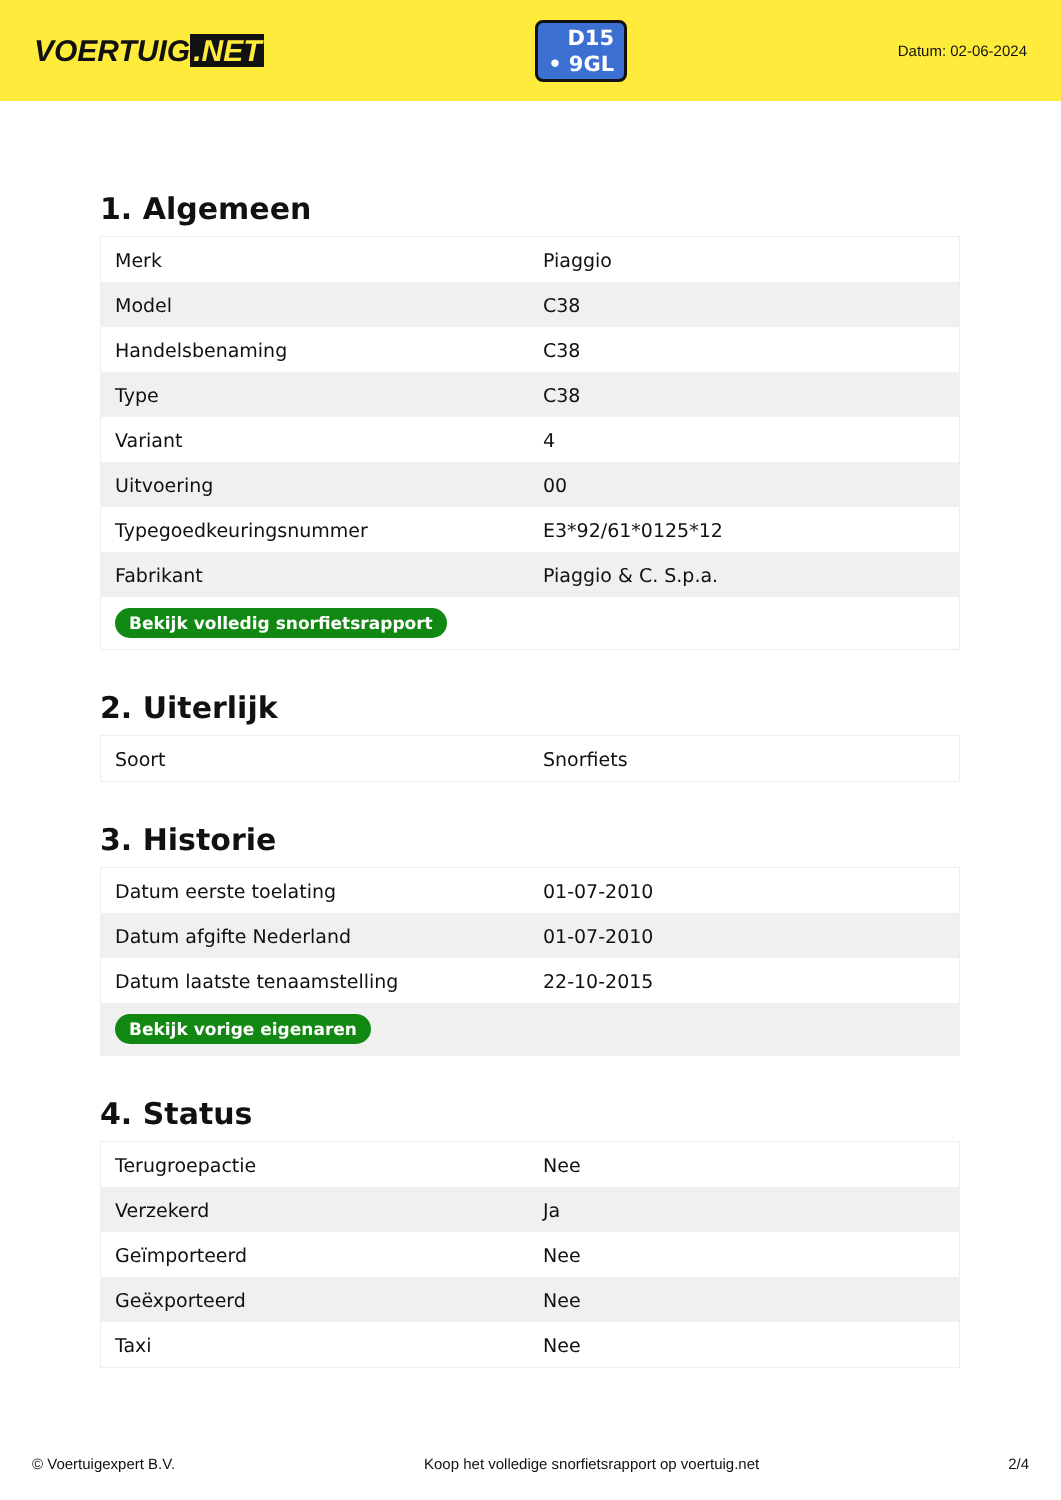VOERTUIG.NET
D15
• 9GL
Datum: 02-06-2024
1. Algemeen
| Merk | Piaggio |
| Model | C38 |
| Handelsbenaming | C38 |
| Type | C38 |
| Variant | 4 |
| Uitvoering | 00 |
| Typegoedkeuringsnummer | E3*92/61*0125*12 |
| Fabrikant | Piaggio & C. S.p.a. |
| Bekijk volledig snorfietsrapport | |
2. Uiterlijk
| Soort | Snorfiets |
3. Historie
| Datum eerste toelating | 01-07-2010 |
| Datum afgifte Nederland | 01-07-2010 |
| Datum laatste tenaamstelling | 22-10-2015 |
| Bekijk vorige eigenaren | |
4. Status
| Terugroepactie | Nee |
| Verzekerd | Ja |
| Geïmporteerd | Nee |
| Geëxporteerd | Nee |
| Taxi | Nee |
© Voertuigexpert B.V. Koop het volledige snorfietsrapport op voertuig.net 2/4